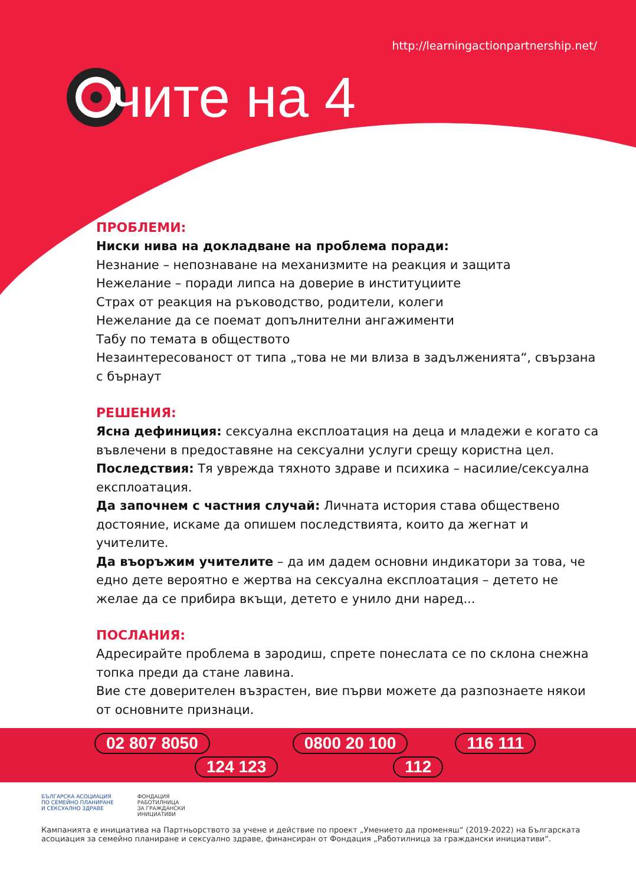http://learningactionpartnership.net/
чите на 4
ПРОБЛЕМИ:
Ниски нива на докладване на проблема поради:
Незнание – непознаване на механизмите на реакция и защита
Нежелание – поради липса на доверие в институциите
Страх от реакция на ръководство, родители, колеги
Нежелание да се поемат допълнителни ангажименти
Табу по темата в обществото
Незаинтересованост от типа „това не ми влиза в задълженията“, свързана с бърнаут
РЕШЕНИЯ:
Ясна дефиниция: сексуална експлоатация на деца и младежи е когато са въвлечени в предоставяне на сексуални услуги срещу користна цел.
Последствия: Тя уврежда тяхното здраве и психика – насилие/сексуална експлоатация.
Да започнем с частния случай: Личната история става обществено достояние, искаме да опишем последствията, които да жегнат и учителите.
Да въоръжим учителите – да им дадем основни индикатори за това, че едно дете вероятно е жертва на сексуална експлоатация – детето не желае да се прибира вкъщи, детето е унило дни наред...
ПОСЛАНИЯ:
Адресирайте проблема в зародиш, спрете понеслата се по склона снежна топка преди да стане лавина.
Вие сте доверителен възрастен, вие първи можете да разпознаете някои от основните признаци.
02 807 8050 0800 20 100 116 111 124 123 112
БЪЛГАРСКА АСОЦИАЦИЯ
ПО СЕМЕЙНО ПЛАНИРАНЕ
И СЕКСУАЛНО ЗДРАВЕ
ФОНДАЦИЯ
РАБОТИЛНИЦА
ЗА ГРАЖДАНСКИ
ИНИЦИАТИВИ
Кампанията е инициатива на Партньорството за учене и действие по проект „Умението да променяш“ (2019-2022) на Българската асоциация за семейно планиране и сексуално здраве, финансиран от Фондация „Работилница за граждански инициативи“.